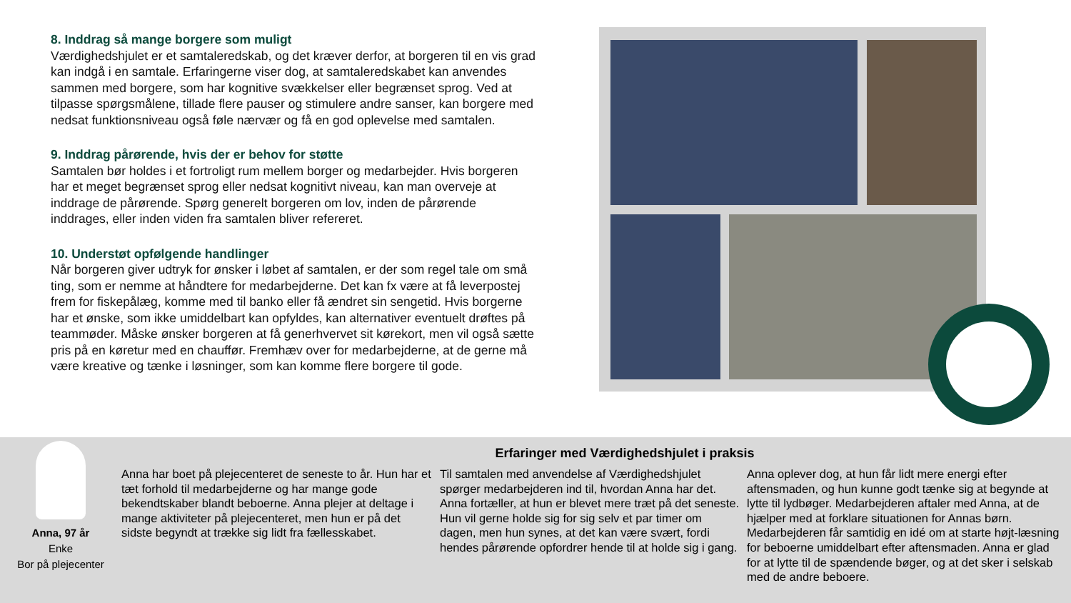8. Inddrag så mange borgere som muligt
Værdighedshjulet er et samtaleredskab, og det kræver derfor, at borgeren til en vis grad kan indgå i en samtale. Erfaringerne viser dog, at samtaleredskabet kan anvendes sammen med borgere, som har kognitive svækkelser eller begrænset sprog. Ved at tilpasse spørgsmålene, tillade flere pauser og stimulere andre sanser, kan borgere med nedsat funktionsniveau også føle nærvær og få en god oplevelse med samtalen.
9. Inddrag pårørende, hvis der er behov for støtte
Samtalen bør holdes i et fortroligt rum mellem borger og medarbejder. Hvis borgeren har et meget begrænset sprog eller nedsat kognitivt niveau, kan man overveje at inddrage de pårørende. Spørg generelt borgeren om lov, inden de pårørende inddrages, eller inden viden fra samtalen bliver refereret.
10. Understøt opfølgende handlinger
Når borgeren giver udtryk for ønsker i løbet af samtalen, er der som regel tale om små ting, som er nemme at håndtere for medarbejderne. Det kan fx være at få leverpostej frem for fiskepålæg, komme med til banko eller få ændret sin sengetid. Hvis borgerne har et ønske, som ikke umiddelbart kan opfyldes, kan alternativer eventuelt drøftes på teammøder. Måske ønsker borgeren at få generhvervet sit kørekort, men vil også sætte pris på en køretur med en chauffør. Fremhæv over for medarbejderne, at de gerne må være kreative og tænke i løsninger, som kan komme flere borgere til gode.
Erfaringer med Værdighedshjulet i praksis
Anna, 97 år
Enke
Bor på plejecenter
Anna har boet på plejecenteret de seneste to år. Hun har et tæt forhold til medarbejderne og har mange gode bekendtskaber blandt beboerne. Anna plejer at deltage i mange aktiviteter på plejecenteret, men hun er på det sidste begyndt at trække sig lidt fra fællesskabet.
Til samtalen med anvendelse af Værdighedshjulet spørger medarbejderen ind til, hvordan Anna har det. Anna fortæller, at hun er blevet mere træt på det seneste. Hun vil gerne holde sig for sig selv et par timer om dagen, men hun synes, at det kan være svært, fordi hendes pårørende opfordrer hende til at holde sig i gang.
Anna oplever dog, at hun får lidt mere energi efter aftensmaden, og hun kunne godt tænke sig at begynde at lytte til lydbøger. Medarbejderen aftaler med Anna, at de hjælper med at forklare situationen for Annas børn. Medarbejderen får samtidig en idé om at starte højt-læsning for beboerne umiddelbart efter aftensmaden. Anna er glad for at lytte til de spændende bøger, og at det sker i selskab med de andre beboere.